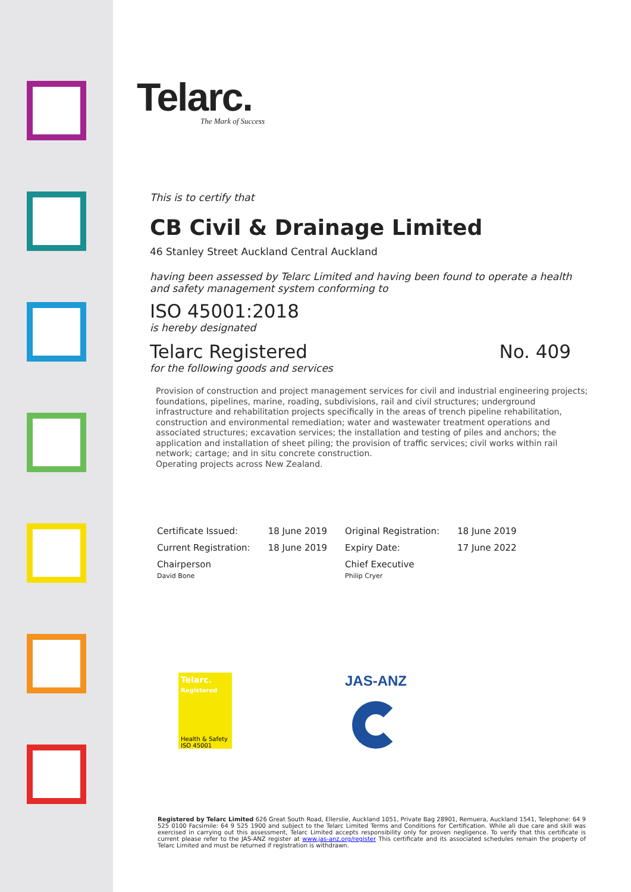Telarc.
The Mark of Success
This is to certify that
CB Civil & Drainage Limited
46 Stanley Street Auckland Central Auckland
having been assessed by Telarc Limited and having been found to operate a health and safety management system conforming to
ISO 45001:2018
is hereby designated
Telarc Registered No. 409
for the following goods and services
Provision of construction and project management services for civil and industrial engineering projects; foundations, pipelines, marine, roading, subdivisions, rail and civil structures; underground infrastructure and rehabilitation projects specifically in the areas of trench pipeline rehabilitation, construction and environmental remediation; water and wastewater treatment operations and associated structures; excavation services; the installation and testing of piles and anchors; the application and installation of sheet piling; the provision of traffic services; civil works within rail network; cartage; and in situ concrete construction.
Operating projects across New Zealand.
| Certificate Issued: | 18 June 2019 | Original Registration: | 18 June 2019 |
| Current Registration: | 18 June 2019 | Expiry Date: | 17 June 2022 |
| Chairperson David Bone | | Chief Executive Philip Cryer | |
Telarc.
Registered
Health & Safety
ISO 45001
JAS-ANZ
Registered by Telarc Limited 626 Great South Road, Ellerslie, Auckland 1051, Private Bag 28901, Remuera, Auckland 1541, Telephone: 64 9 525 0100 Facsimile: 64 9 525 1900 and subject to the Telarc Limited Terms and Conditions for Certification. While all due care and skill was exercised in carrying out this assessment, Telarc Limited accepts responsibility only for proven negligence. To verify that this certificate is current please refer to the JAS-ANZ register at www.jas-anz.org/register This certificate and its associated schedules remain the property of Telarc Limited and must be returned if registration is withdrawn.